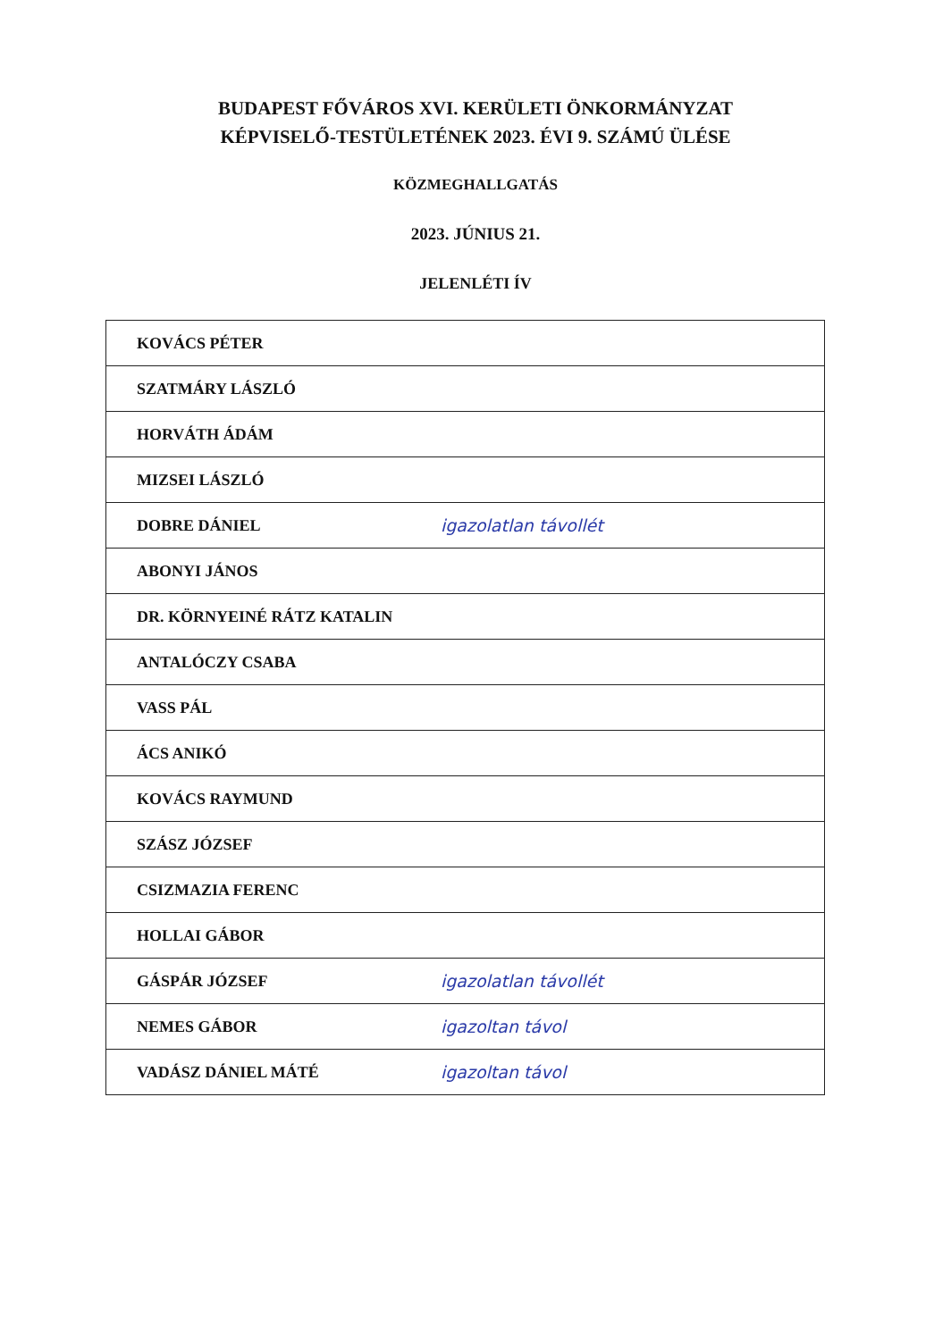BUDAPEST FŐVÁROS XVI. KERÜLETI ÖNKORMÁNYZAT
KÉPVISELŐ-TESTÜLETÉNEK 2023. ÉVI 9. SZÁMÚ ÜLÉSE
KÖZMEGHALLGATÁS
2023. JÚNIUS 21.
JELENLÉTI ÍV
| KOVÁCS PÉTER | |
| SZATMÁRY LÁSZLÓ | |
| HORVÁTH ÁDÁM | |
| MIZSEI LÁSZLÓ | |
| DOBRE DÁNIEL | igazolatlan távollét |
| ABONYI JÁNOS | |
| DR. KÖRNYEINÉ RÁTZ KATALIN | |
| ANTALÓCZY CSABA | |
| VASS PÁL | |
| ÁCS ANIKÓ | |
| KOVÁCS RAYMUND | |
| SZÁSZ JÓZSEF | |
| CSIZMAZIA FERENC | |
| HOLLAI GÁBOR | |
| GÁSPÁR JÓZSEF | igazolatlan távollét |
| NEMES GÁBOR | igazoltan távol |
| VADÁSZ DÁNIEL MÁTÉ | igazoltan távol |